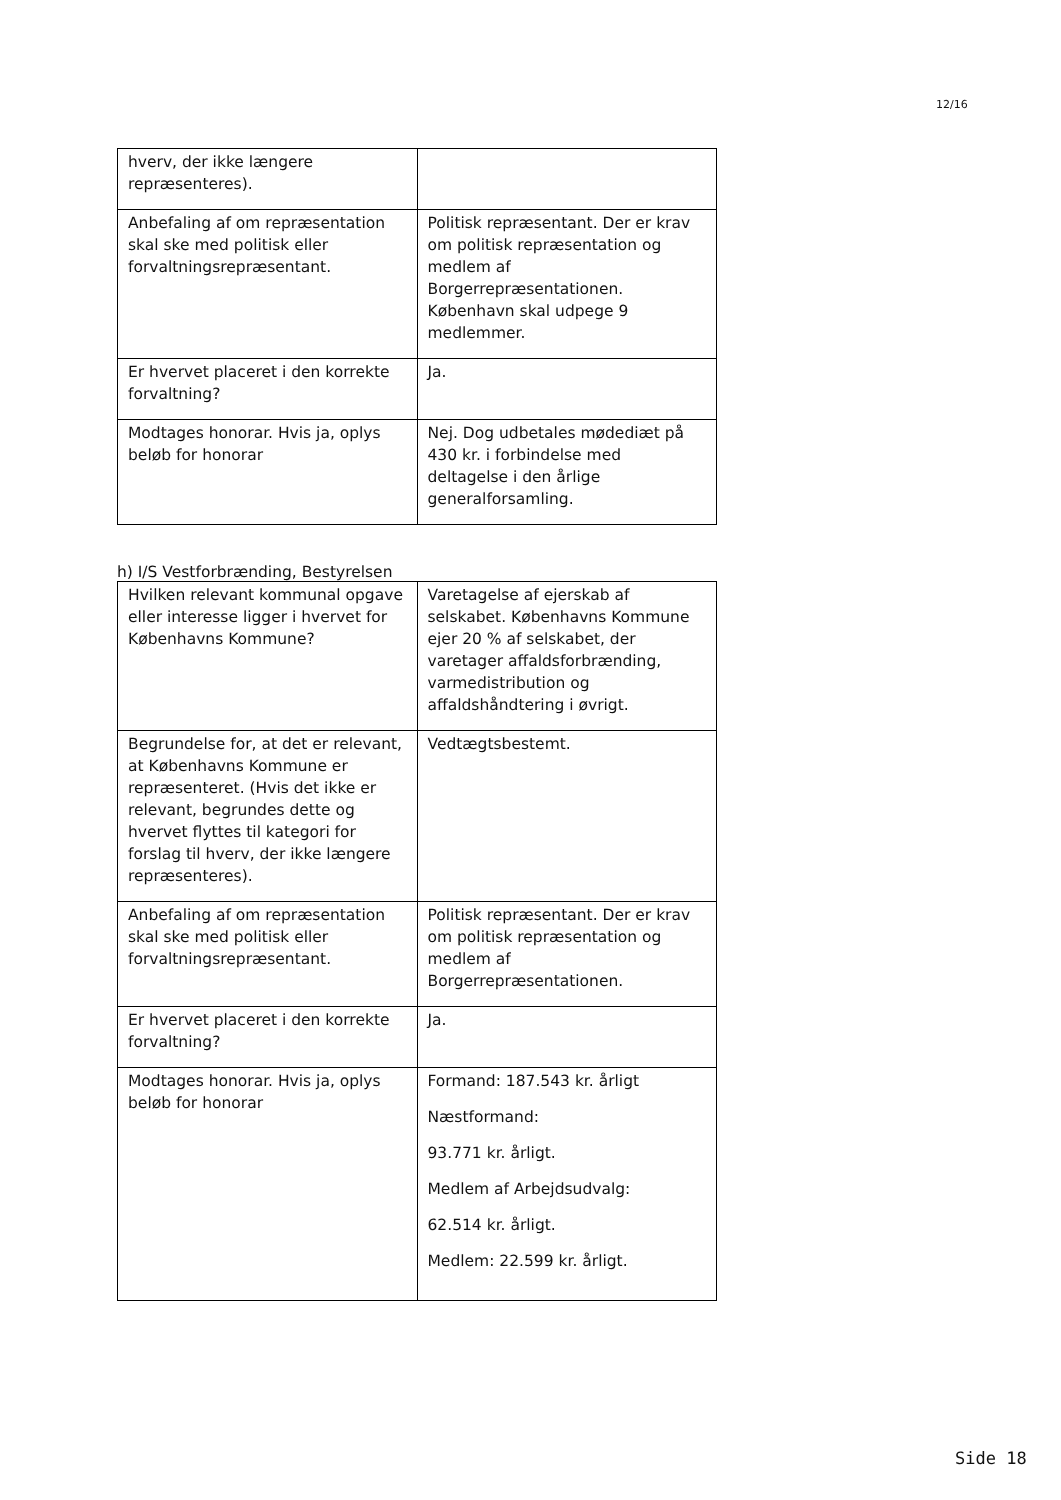12/16
| hverv, der ikke længere repræsenteres). | |
| Anbefaling af om repræsentation skal ske med politisk eller forvaltningsrepræsentant. | Politisk repræsentant. Der er krav om politisk repræsentation og medlem af Borgerrepræsentationen. København skal udpege 9 medlemmer. |
| Er hvervet placeret i den korrekte forvaltning? | Ja. |
| Modtages honorar. Hvis ja, oplys beløb for honorar | Nej. Dog udbetales mødediæt på 430 kr. i forbindelse med deltagelse i den årlige generalforsamling. |
h) I/S Vestforbrænding, Bestyrelsen
| Hvilken relevant kommunal opgave eller interesse ligger i hvervet for Københavns Kommune? | Varetagelse af ejerskab af selskabet. Københavns Kommune ejer 20 % af selskabet, der varetager affaldsforbrænding, varmedistribution og affaldshåndtering i øvrigt. |
| Begrundelse for, at det er relevant, at Københavns Kommune er repræsenteret. (Hvis det ikke er relevant, begrundes dette og hvervet flyttes til kategori for forslag til hverv, der ikke længere repræsenteres). | Vedtægtsbestemt. |
| Anbefaling af om repræsentation skal ske med politisk eller forvaltningsrepræsentant. | Politisk repræsentant. Der er krav om politisk repræsentation og medlem af Borgerrepræsentationen. |
| Er hvervet placeret i den korrekte forvaltning? | Ja. |
| Modtages honorar. Hvis ja, oplys beløb for honorar | Formand: 187.543 kr. årligt Næstformand: 93.771 kr. årligt. Medlem af Arbejdsudvalg: 62.514 kr. årligt. Medlem: 22.599 kr. årligt. |
Side 18